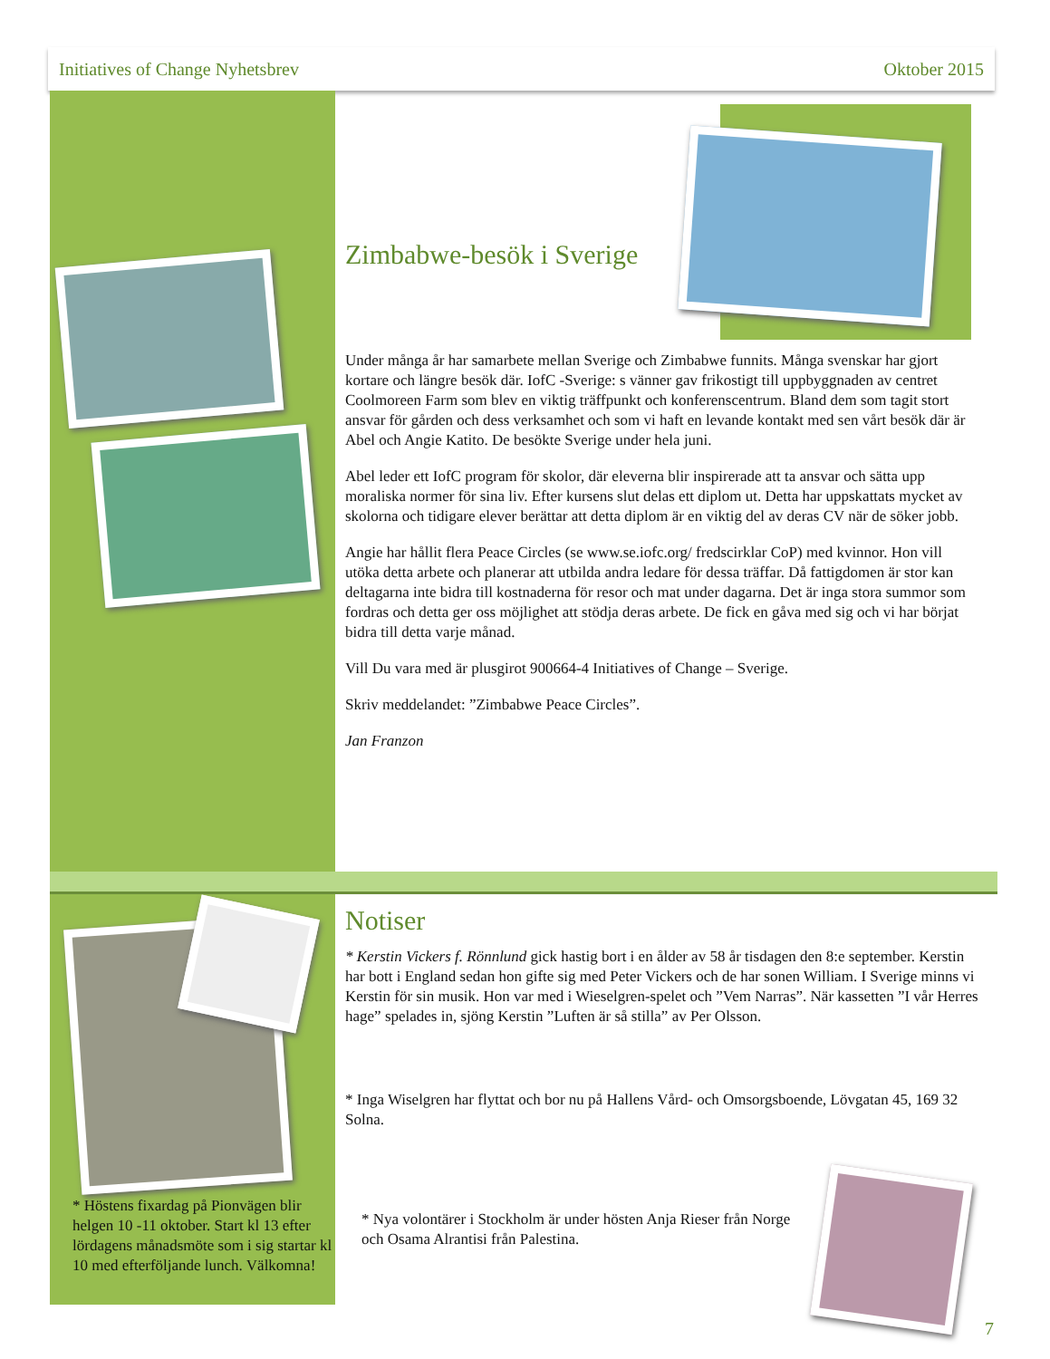Initiatives of Change Nyhetsbrev Oktober 2015
Zimbabwe-besök i Sverige
Under många år har samarbete mellan Sverige och Zimbabwe funnits. Många svenskar har gjort kortare och längre besök där. IofC -Sverige: s vänner gav frikostigt till uppbyggnaden av centret Coolmoreen Farm som blev en viktig träffpunkt och konferenscentrum. Bland dem som tagit stort ansvar för gården och dess verksamhet och som vi haft en levande kontakt med sen vårt besök där är Abel och Angie Katito. De besökte Sverige under hela juni.
Abel leder ett IofC program för skolor, där eleverna blir inspirerade att ta ansvar och sätta upp moraliska normer för sina liv. Efter kursens slut delas ett diplom ut. Detta har uppskattats mycket av skolorna och tidigare elever berättar att detta diplom är en viktig del av deras CV när de söker jobb.
Angie har hållit flera Peace Circles (se www.se.iofc.org/ fredscirklar CoP) med kvinnor. Hon vill utöka detta arbete och planerar att utbilda andra ledare för dessa träffar. Då fattigdomen är stor kan deltagarna inte bidra till kostnaderna för resor och mat under dagarna. Det är inga stora summor som fordras och detta ger oss möjlighet att stödja deras arbete. De fick en gåva med sig och vi har börjat bidra till detta varje månad.
Vill Du vara med är plusgirot 900664-4 Initiatives of Change – Sverige.
Skriv meddelandet: ”Zimbabwe Peace Circles”.
Jan Franzon
Notiser
* Kerstin Vickers f. Rönnlund gick hastig bort i en ålder av 58 år tisdagen den 8:e september. Kerstin har bott i England sedan hon gifte sig med Peter Vickers och de har sonen William. I Sverige minns vi Kerstin för sin musik. Hon var med i Wieselgren-spelet och ”Vem Narras”. När kassetten ”I vår Herres hage” spelades in, sjöng Kerstin ”Luften är så stilla” av Per Olsson.
* Inga Wiselgren har flyttat och bor nu på Hallens Vård- och Omsorgsboende, Lövgatan 45, 169 32 Solna.
* Höstens fixardag på Pionvägen blir helgen 10 -11 oktober. Start kl 13 efter lördagens månadsmöte som i sig startar kl 10 med efterföljande lunch. Välkomna!
* Nya volontärer i Stockholm är under hösten Anja Rieser från Norge och Osama Alrantisi från Palestina.
7